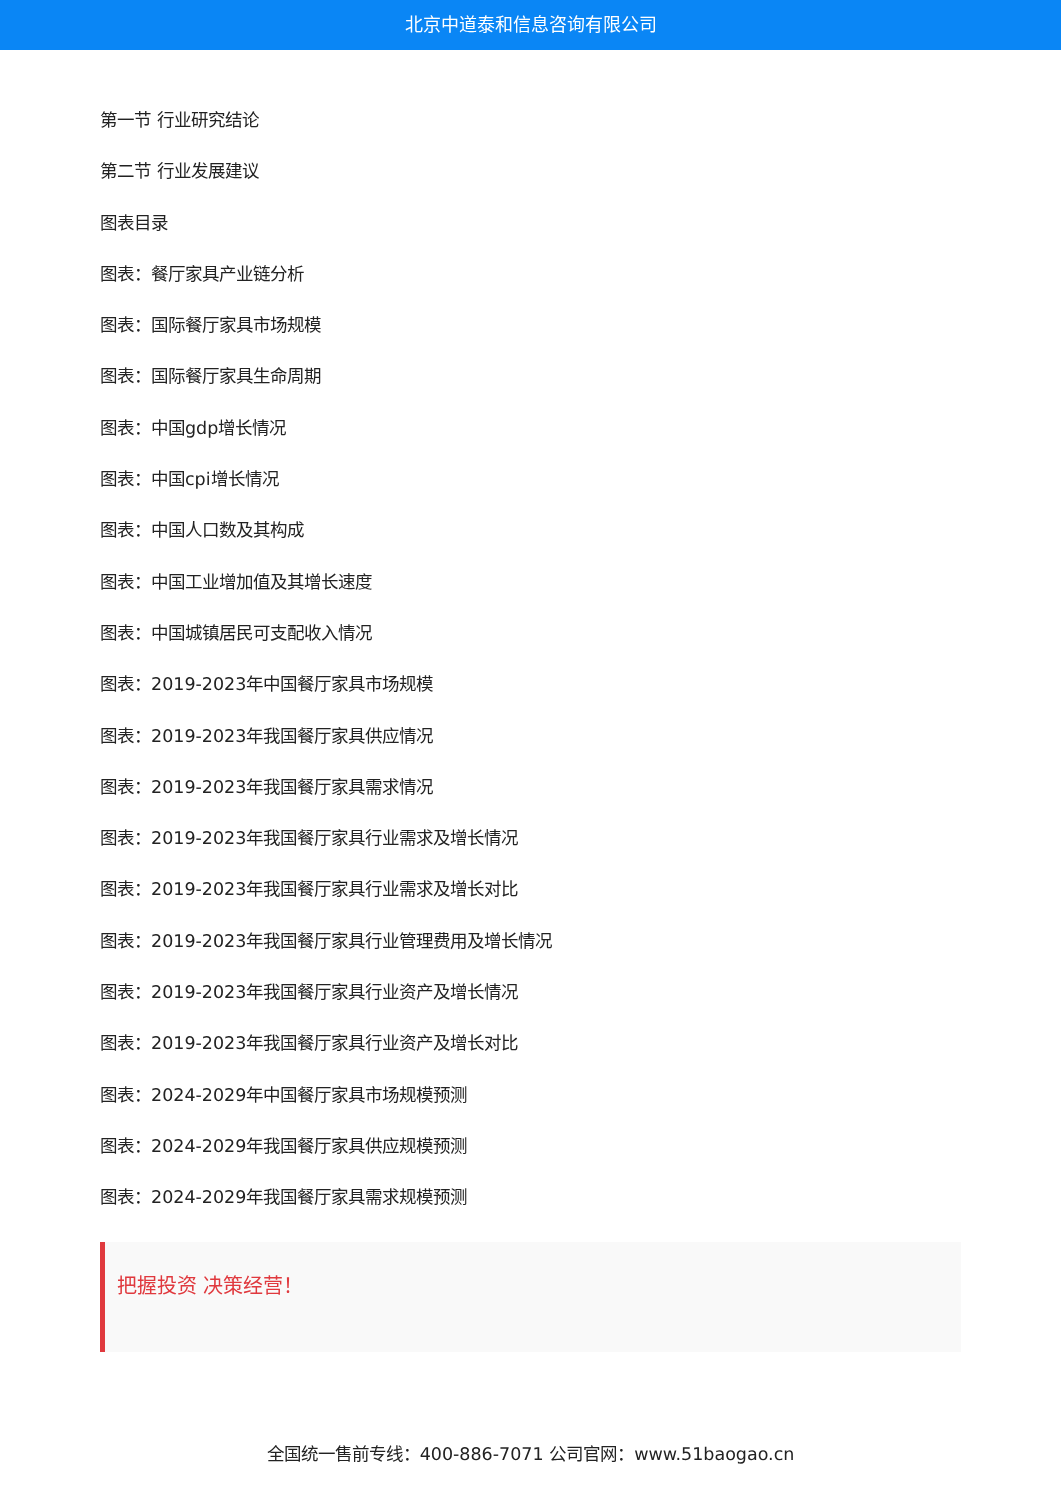北京中道泰和信息咨询有限公司
第一节 行业研究结论
第二节 行业发展建议
图表目录
图表：餐厅家具产业链分析
图表：国际餐厅家具市场规模
图表：国际餐厅家具生命周期
图表：中国gdp增长情况
图表：中国cpi增长情况
图表：中国人口数及其构成
图表：中国工业增加值及其增长速度
图表：中国城镇居民可支配收入情况
图表：2019-2023年中国餐厅家具市场规模
图表：2019-2023年我国餐厅家具供应情况
图表：2019-2023年我国餐厅家具需求情况
图表：2019-2023年我国餐厅家具行业需求及增长情况
图表：2019-2023年我国餐厅家具行业需求及增长对比
图表：2019-2023年我国餐厅家具行业管理费用及增长情况
图表：2019-2023年我国餐厅家具行业资产及增长情况
图表：2019-2023年我国餐厅家具行业资产及增长对比
图表：2024-2029年中国餐厅家具市场规模预测
图表：2024-2029年我国餐厅家具供应规模预测
图表：2024-2029年我国餐厅家具需求规模预测
把握投资 决策经营！
全国统一售前专线：400-886-7071 公司官网：www.51baogao.cn